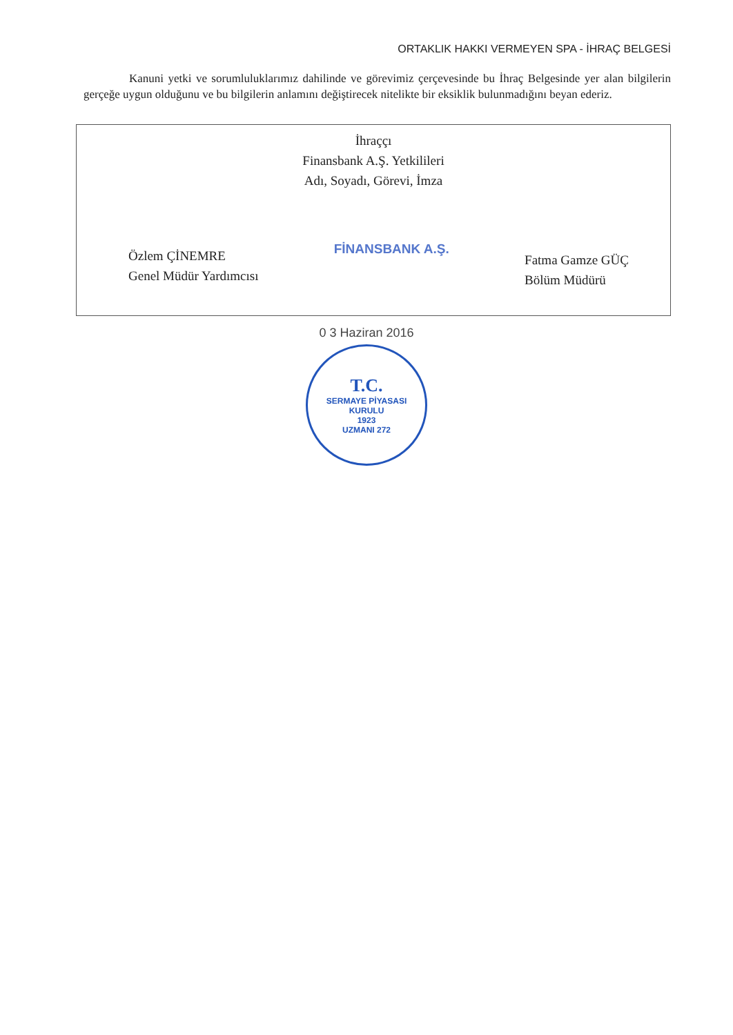ORTAKLIK HAKKI VERMEYEN SPA - İHRAÇ BELGESİ
Kanuni yetki ve sorumluluklarımız dahilinde ve görevimiz çerçevesinde bu İhraç Belgesinde yer alan bilgilerin gerçeğe uygun olduğunu ve bu bilgilerin anlamını değiştirecek nitelikte bir eksiklik bulunmadığını beyan ederiz.
İhraççı
Finansbank A.Ş. Yetkilileri
Adı, Soyadı, Görevi, İmza
Özlem ÇİNEMRE
Genel Müdür Yardımcısı
FİNANSBANK A.Ş.
Fatma Gamze GÜÇ
Bölüm Müdürü
0 3 Haziran 2016
T.C.
SERMAYE PİYASASI KURULU
1923
UZMANI 272